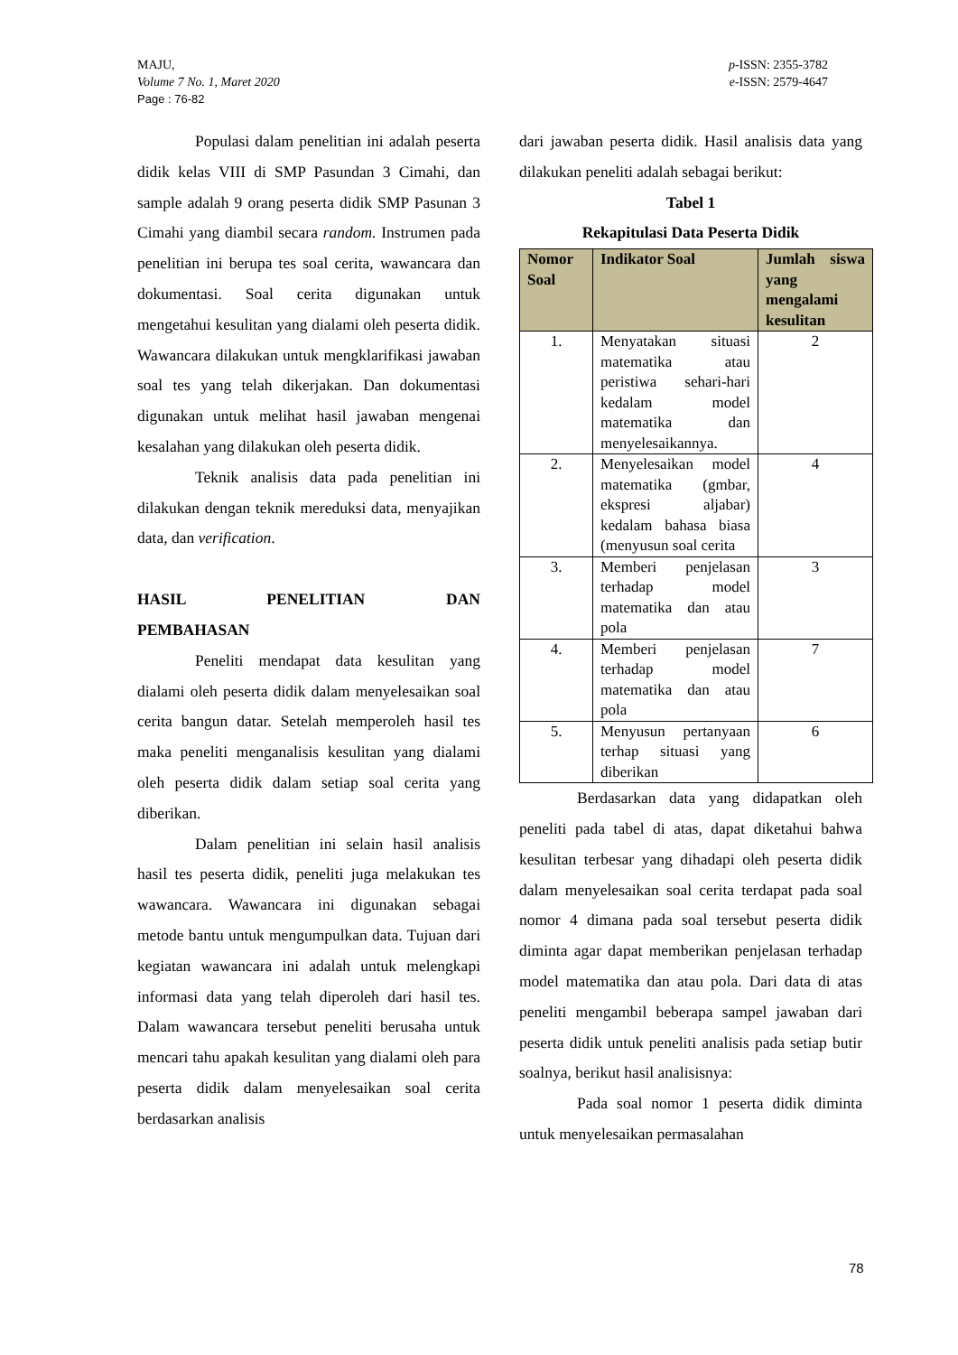MAJU,
Volume 7 No. 1, Maret 2020
Page : 76-82
p-ISSN: 2355-3782
e-ISSN: 2579-4647
Populasi dalam penelitian ini adalah peserta didik kelas VIII di SMP Pasundan 3 Cimahi, dan sample adalah 9 orang peserta didik SMP Pasunan 3 Cimahi yang diambil secara random. Instrumen pada penelitian ini berupa tes soal cerita, wawancara dan dokumentasi. Soal cerita digunakan untuk mengetahui kesulitan yang dialami oleh peserta didik. Wawancara dilakukan untuk mengklarifikasi jawaban soal tes yang telah dikerjakan. Dan dokumentasi digunakan untuk melihat hasil jawaban mengenai kesalahan yang dilakukan oleh peserta didik.
Teknik analisis data pada penelitian ini dilakukan dengan teknik mereduksi data, menyajikan data, dan verification.
HASIL PENELITIAN DAN
PEMBAHASAN
Peneliti mendapat data kesulitan yang dialami oleh peserta didik dalam menyelesaikan soal cerita bangun datar. Setelah memperoleh hasil tes maka peneliti menganalisis kesulitan yang dialami oleh peserta didik dalam setiap soal cerita yang diberikan.
Dalam penelitian ini selain hasil analisis hasil tes peserta didik, peneliti juga melakukan tes wawancara. Wawancara ini digunakan sebagai metode bantu untuk mengumpulkan data. Tujuan dari kegiatan wawancara ini adalah untuk melengkapi informasi data yang telah diperoleh dari hasil tes. Dalam wawancara tersebut peneliti berusaha untuk mencari tahu apakah kesulitan yang dialami oleh para peserta didik dalam menyelesaikan soal cerita berdasarkan analisis
dari jawaban peserta didik. Hasil analisis data yang dilakukan peneliti adalah sebagai berikut:
Tabel 1
Rekapitulasi Data Peserta Didik
| Nomor Soal | Indikator Soal | Jumlah siswa yang mengalami kesulitan |
| --- | --- | --- |
| 1. | Menyatakan situasi matematika atau peristiwa sehari-hari kedalam model matematika dan menyelesaikannya. | 2 |
| 2. | Menyelesaikan model matematika (gmbar, ekspresi aljabar) kedalam bahasa biasa (menyusun soal cerita | 4 |
| 3. | Memberi penjelasan terhadap model matematika dan atau pola | 3 |
| 4. | Memberi penjelasan terhadap model matematika dan atau pola | 7 |
| 5. | Menyusun pertanyaan terhap situasi yang diberikan | 6 |
Berdasarkan data yang didapatkan oleh peneliti pada tabel di atas, dapat diketahui bahwa kesulitan terbesar yang dihadapi oleh peserta didik dalam menyelesaikan soal cerita terdapat pada soal nomor 4 dimana pada soal tersebut peserta didik diminta agar dapat memberikan penjelasan terhadap model matematika dan atau pola. Dari data di atas peneliti mengambil beberapa sampel jawaban dari peserta didik untuk peneliti analisis pada setiap butir soalnya, berikut hasil analisisnya:
Pada soal nomor 1 peserta didik diminta untuk menyelesaikan permasalahan
78